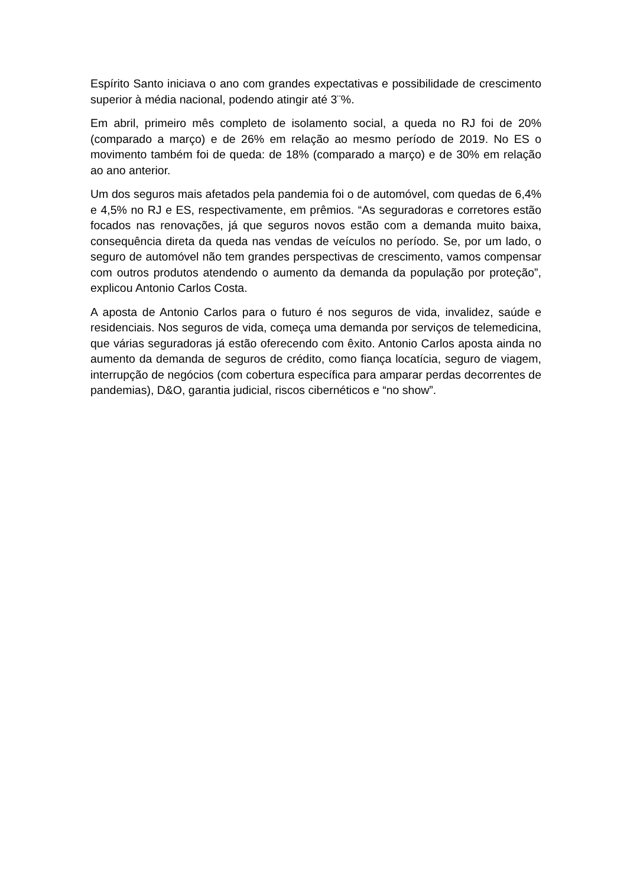Espírito Santo iniciava o ano com grandes expectativas e possibilidade de crescimento superior à média nacional, podendo atingir até 3¨%.
Em abril, primeiro mês completo de isolamento social, a queda no RJ foi de 20% (comparado a março) e de 26% em relação ao mesmo período de 2019. No ES o movimento também foi de queda: de 18% (comparado a março) e de 30% em relação ao ano anterior.
Um dos seguros mais afetados pela pandemia foi o de automóvel, com quedas de 6,4% e 4,5% no RJ e ES, respectivamente, em prêmios. “As seguradoras e corretores estão focados nas renovações, já que seguros novos estão com a demanda muito baixa, consequência direta da queda nas vendas de veículos no período. Se, por um lado, o seguro de automóvel não tem grandes perspectivas de crescimento, vamos compensar com outros produtos atendendo o aumento da demanda da população por proteção”, explicou Antonio Carlos Costa.
A aposta de Antonio Carlos para o futuro é nos seguros de vida, invalidez, saúde e residenciais. Nos seguros de vida, começa uma demanda por serviços de telemedicina, que várias seguradoras já estão oferecendo com êxito. Antonio Carlos aposta ainda no aumento da demanda de seguros de crédito, como fiança locatícia, seguro de viagem, interrupção de negócios (com cobertura específica para amparar perdas decorrentes de pandemias), D&O, garantia judicial, riscos cibernéticos e “no show”.